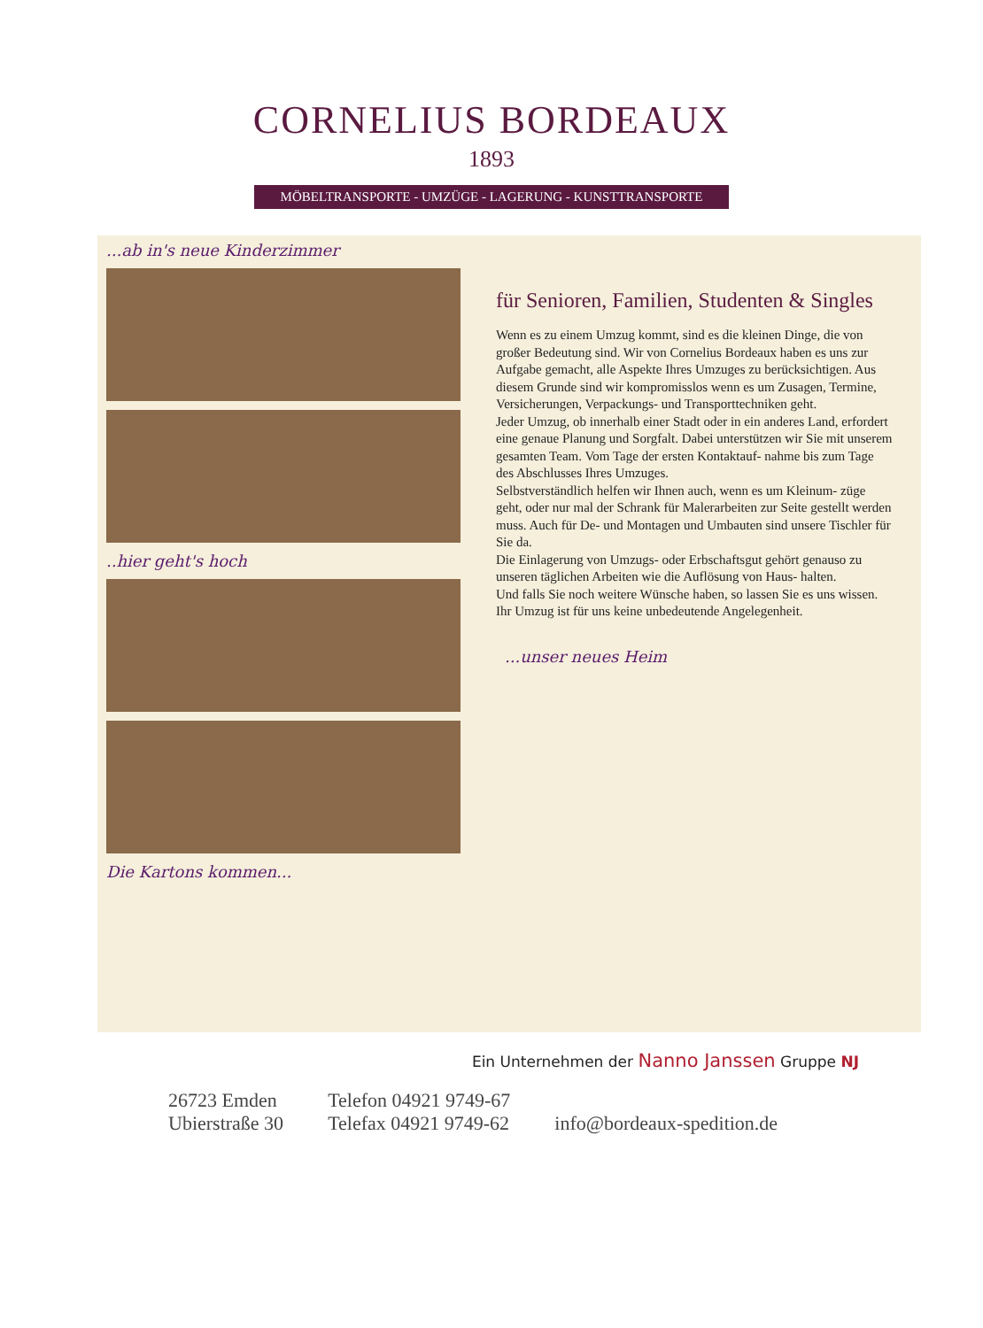CORNELIUS BORDEAUX
1893
MÖBELTRANSPORTE - UMZÜGE - LAGERUNG - KUNSTTRANSPORTE
...ab in's neue Kinderzimmer
..hier geht's hoch
Die Kartons kommen...
für Senioren, Familien, Studenten & Singles
Wenn es zu einem Umzug kommt, sind es die kleinen Dinge, die von großer Bedeutung sind. Wir von Cornelius Bordeaux haben es uns zur Aufgabe gemacht, alle Aspekte Ihres Umzuges zu berücksichtigen. Aus diesem Grunde sind wir kompromisslos wenn es um Zusagen, Termine, Versicherungen, Verpackungs- und Transporttechniken geht.
Jeder Umzug, ob innerhalb einer Stadt oder in ein anderes Land, erfordert eine genaue Planung und Sorgfalt. Dabei unterstützen wir Sie mit unserem gesamten Team. Vom Tage der ersten Kontaktauf- nahme bis zum Tage des Abschlusses Ihres Umzuges.
Selbstverständlich helfen wir Ihnen auch, wenn es um Kleinum- züge geht, oder nur mal der Schrank für Malerarbeiten zur Seite gestellt werden muss. Auch für De- und Montagen und Umbauten sind unsere Tischler für Sie da.
Die Einlagerung von Umzugs- oder Erbschaftsgut gehört genauso zu unseren täglichen Arbeiten wie die Auflösung von Haus- halten.
Und falls Sie noch weitere Wünsche haben, so lassen Sie es uns wissen. Ihr Umzug ist für uns keine unbedeutende Angelegenheit.
...unser neues Heim
Ein Unternehmen der Nanno Janssen Gruppe NJ
26723 Emden
Ubierstraße 30
Telefon 04921 9749-67
Telefax 04921 9749-62
info@bordeaux-spedition.de